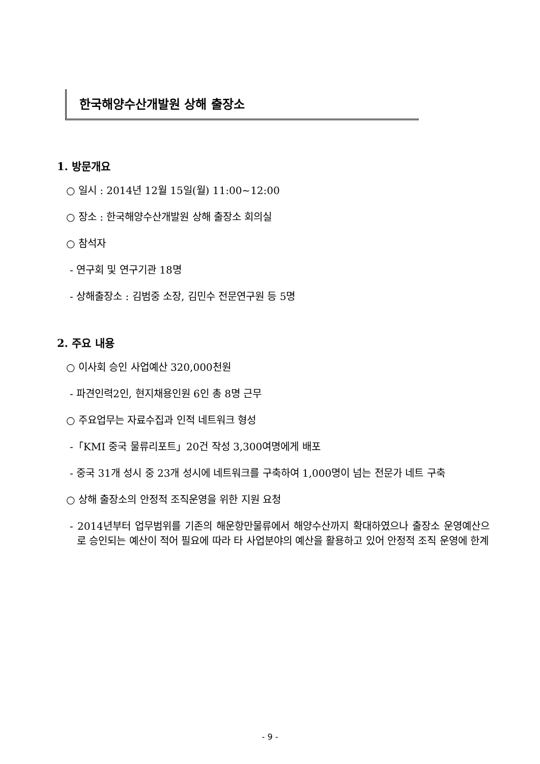한국해양수산개발원 상해 출장소
1. 방문개요
○ 일시 : 2014년 12월 15일(월) 11:00~12:00
○ 장소 : 한국해양수산개발원 상해 출장소 회의실
○ 참석자
- 연구회 및 연구기관 18명
- 상해출장소 : 김범중 소장, 김민수 전문연구원 등 5명
2. 주요 내용
○ 이사회 승인 사업예산 320,000천원
- 파견인력2인, 현지채용인원 6인 총 8명 근무
○ 주요업무는 자료수집과 인적 네트워크 형성
-「KMI 중국 물류리포트」20건 작성 3,300여명에게 배포
- 중국 31개 성시 중 23개 성시에 네트워크를 구축하여 1,000명이 넘는 전문가 네트 구축
○ 상해 출장소의 안정적 조직운영을 위한 지원 요청
- 2014년부터 업무범위를 기존의 해운항만물류에서 해양수산까지 확대하였으나 출장소 운영예산으로 승인되는 예산이 적어 필요에 따라 타 사업분야의 예산을 활용하고 있어 안정적 조직 운영에 한계
- 9 -